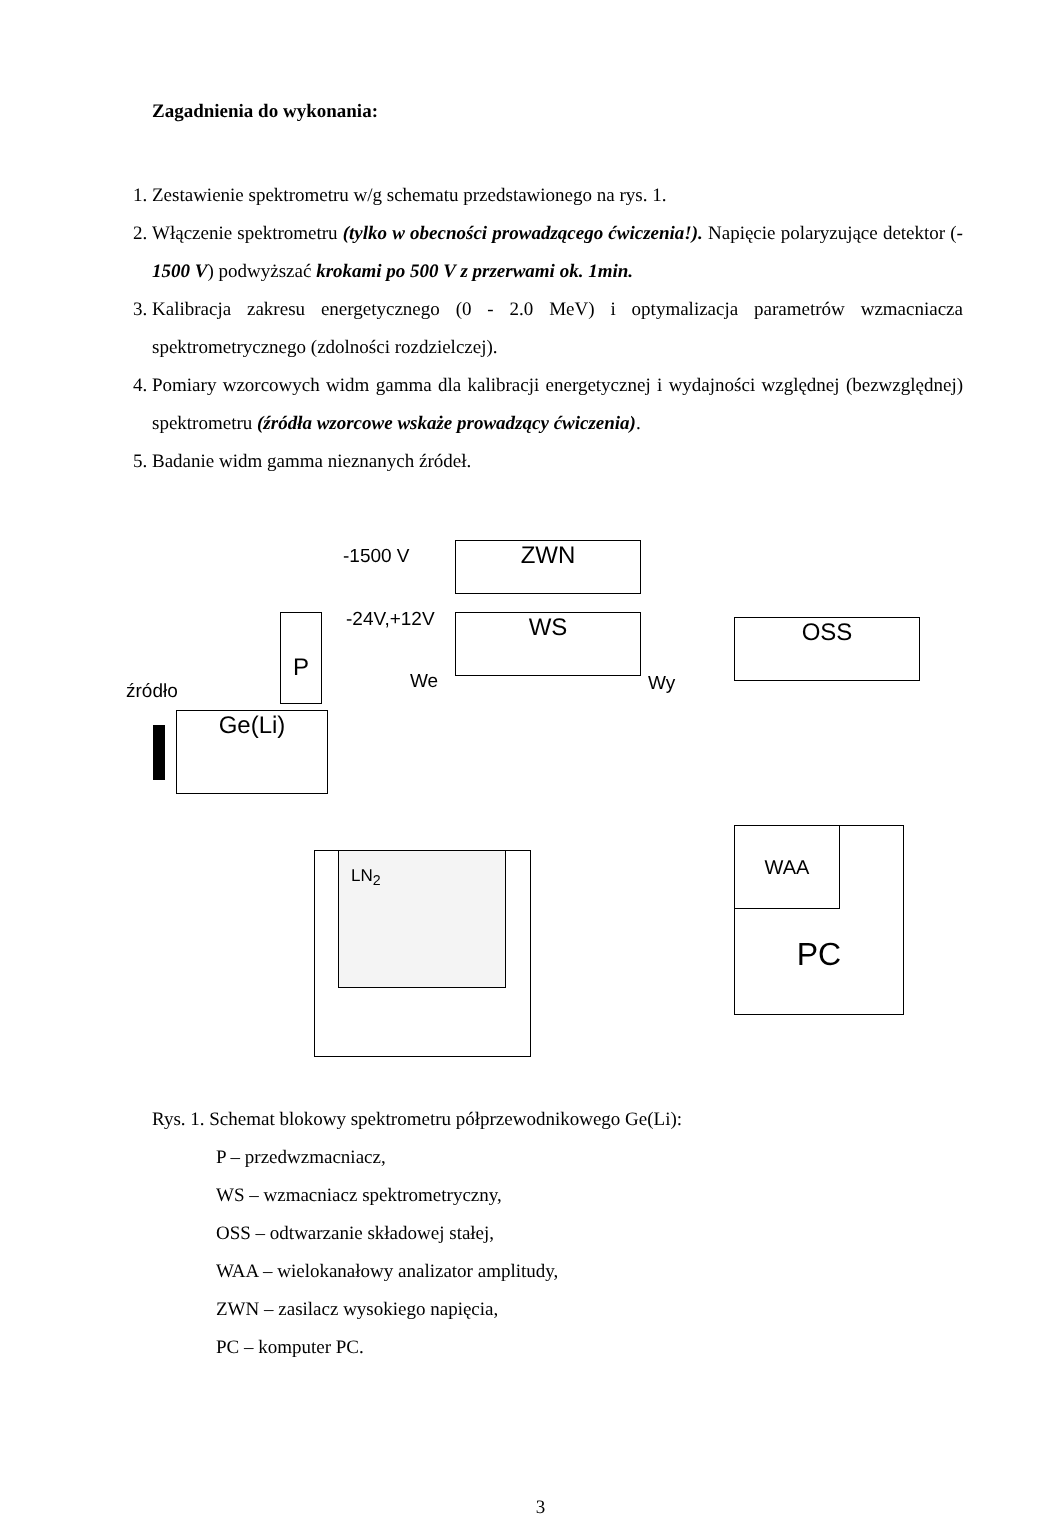Zagadnienia do wykonania:
1. Zestawienie spektrometru w/g schematu przedstawionego na rys. 1.
2. Włączenie spektrometru (tylko w obecności prowadzącego ćwiczenia!). Napięcie polaryzujące detektor (- 1500 V) podwyższać krokami po 500 V z przerwami ok. 1min.
3. Kalibracja zakresu energetycznego (0 - 2.0 MeV) i optymalizacja parametrów wzmacniacza spektrometrycznego (zdolności rozdzielczej).
4. Pomiary wzorcowych widm gamma dla kalibracji energetycznej i wydajności względnej (bezwzględnej) spektrometru (źródła wzorcowe wskaże prowadzący ćwiczenia).
5. Badanie widm gamma nieznanych źródeł.
-1500 V ZWN
P -24V,+12V WS
We Wy
OSS
źródło
Ge(Li)
LN<sub>2</sub> PC WAA
Rys. 1. Schemat blokowy spektrometru półprzewodnikowego Ge(Li):
P – przedwzmacniacz,
WS – wzmacniacz spektrometryczny,
OSS – odtwarzanie składowej stałej,
WAA – wielokanałowy analizator amplitudy,
ZWN – zasilacz wysokiego napięcia,
PC – komputer PC.
3